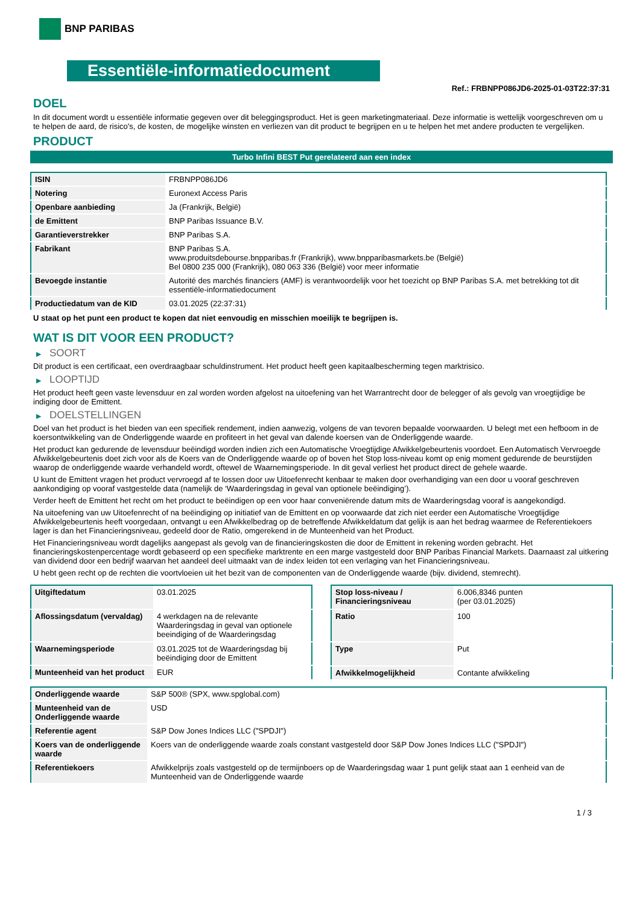BNP PARIBAS
Essentiële-informatiedocument
Ref.: FRBNPP086JD6-2025-01-03T22:37:31
DOEL
In dit document wordt u essentiële informatie gegeven over dit beleggingsproduct. Het is geen marketingmateriaal. Deze informatie is wettelijk voorgeschreven om u te helpen de aard, de risico's, de kosten, de mogelijke winsten en verliezen van dit product te begrijpen en u te helpen het met andere producten te vergelijken.
PRODUCT
Turbo Infini BEST Put gerelateerd aan een index
| ISIN | FRBNPP086JD6 |
| Notering | Euronext Access Paris |
| Openbare aanbieding | Ja (Frankrijk, België) |
| de Emittent | BNP Paribas Issuance B.V. |
| Garantieverstrekker | BNP Paribas S.A. |
| Fabrikant | BNP Paribas S.A. www.produitsdebourse.bnpparibas.fr (Frankrijk), www.bnpparibasmarkets.be (België) Bel 0800 235 000 (Frankrijk), 080 063 336 (België) voor meer informatie |
| Bevoegde instantie | Autorité des marchés financiers (AMF) is verantwoordelijk voor het toezicht op BNP Paribas S.A. met betrekking tot dit essentiële-informatiedocument |
| Productiedatum van de KID | 03.01.2025 (22:37:31) |
U staat op het punt een product te kopen dat niet eenvoudig en misschien moeilijk te begrijpen is.
WAT IS DIT VOOR EEN PRODUCT?
▶ SOORT
Dit product is een certificaat, een overdraagbaar schuldinstrument. Het product heeft geen kapitaalbescherming tegen marktrisico.
▶ LOOPTIJD
Het product heeft geen vaste levensduur en zal worden worden afgelost na uitoefening van het Warrantrecht door de belegger of als gevolg van vroegtijdige be indiging door de Emittent.
▶ DOELSTELLINGEN
Doel van het product is het bieden van een specifiek rendement, indien aanwezig, volgens de van tevoren bepaalde voorwaarden. U belegt met een hefboom in de koersontwikkeling van de Onderliggende waarde en profiteert in het geval van dalende koersen van de Onderliggende waarde.
Het product kan gedurende de levensduur beëindigd worden indien zich een Automatische Vroegtijdige Afwikkelgebeurtenis voordoet. Een Automatisch Vervroegde Afwikkelgebeurtenis doet zich voor als de Koers van de Onderliggende waarde op of boven het Stop loss-niveau komt op enig moment gedurende de beurstijden waarop de onderliggende waarde verhandeld wordt, oftewel de Waarnemingsperiode. In dit geval verliest het product direct de gehele waarde.
U kunt de Emittent vragen het product vervroegd af te lossen door uw Uitoefenrecht kenbaar te maken door overhandiging van een door u vooraf geschreven aankondiging op vooraf vastgestelde data (namelijk de ‘Waarderingsdag in geval van optionele beëindiging’).
Verder heeft de Emittent het recht om het product te beëindigen op een voor haar conveniërende datum mits de Waarderingsdag vooraf is aangekondigd.
Na uitoefening van uw Uitoefenrecht of na beëindiging op initiatief van de Emittent en op voorwaarde dat zich niet eerder een Automatische Vroegtijdige Afwikkelgebeurtenis heeft voorgedaan, ontvangt u een Afwikkelbedrag op de betreffende Afwikkeldatum dat gelijk is aan het bedrag waarmee de Referentiekoers lager is dan het Financieringsniveau, gedeeld door de Ratio, omgerekend in de Munteenheid van het Product.
Het Financieringsniveau wordt dagelijks aangepast als gevolg van de financieringskosten die door de Emittent in rekening worden gebracht. Het financieringskostenpercentage wordt gebaseerd op een specifieke marktrente en een marge vastgesteld door BNP Paribas Financial Markets. Daarnaast zal uitkering van dividend door een bedrijf waarvan het aandeel deel uitmaakt van de index leiden tot een verlaging van het Financieringsniveau.
U hebt geen recht op de rechten die voortvloeien uit het bezit van de componenten van de Onderliggende waarde (bijv. dividend, stemrecht).
| Uitgiftedatum | 03.01.2025 |
| Aflossingsdatum (vervaldag) | 4 werkdagen na de relevante Waarderingsdag in geval van optionele beeindiging of de Waarderingsdag |
| Waarnemingsperiode | 03.01.2025 tot de Waarderingsdag bij beëindiging door de Emittent |
| Munteenheid van het product | EUR |
| Stop loss-niveau / Financieringsniveau | 6.006,8346 punten (per 03.01.2025) |
| Ratio | 100 |
| Type | Put |
| Afwikkelmogelijkheid | Contante afwikkeling |
| Onderliggende waarde | S&P 500® (SPX, www.spglobal.com) |
| Munteenheid van de Onderliggende waarde | USD |
| Referentie agent | S&P Dow Jones Indices LLC ("SPDJI") |
| Koers van de onderliggende waarde | Koers van de onderliggende waarde zoals constant vastgesteld door S&P Dow Jones Indices LLC ("SPDJI") |
| Referentiekoers | Afwikkelprijs zoals vastgesteld op de termijnboers op de Waarderingsdag waar 1 punt gelijk staat aan 1 eenheid van de Munteenheid van de Onderliggende waarde |
1 / 3